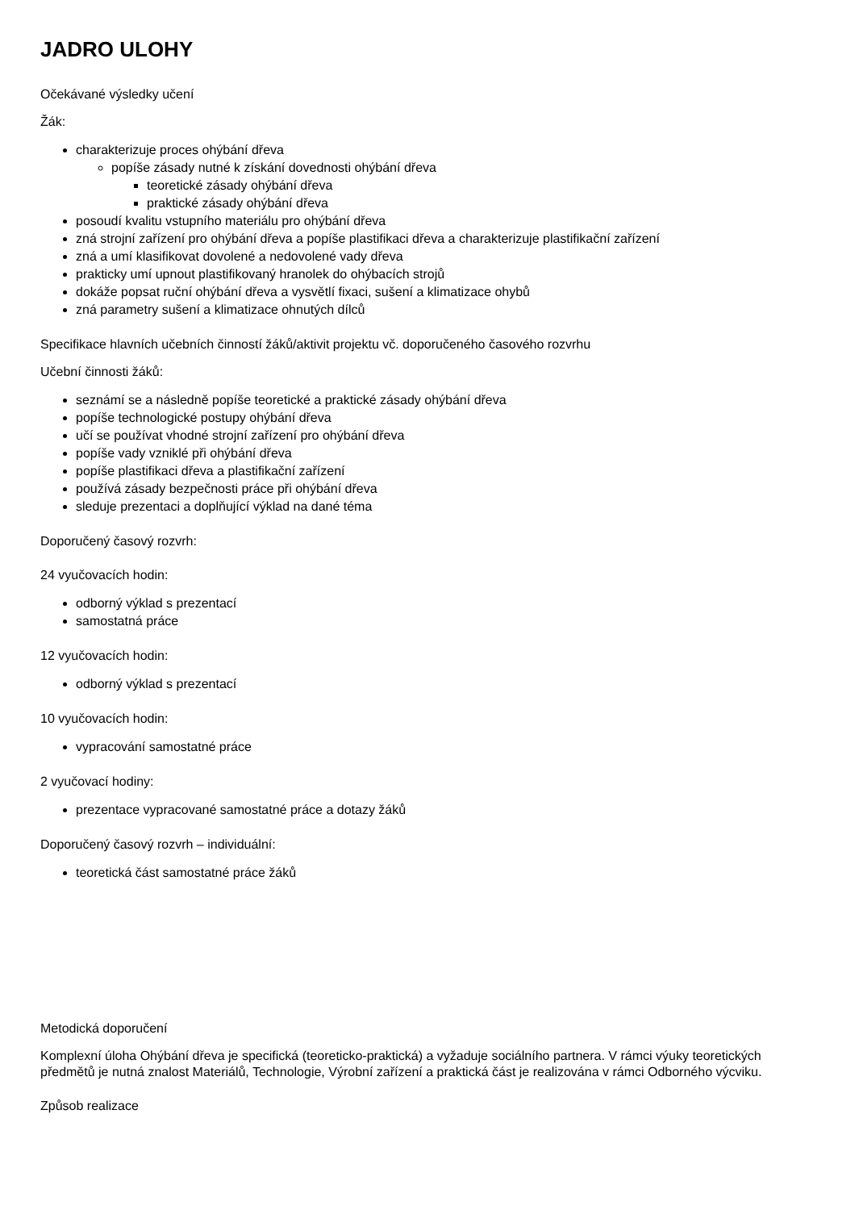JADRO ULOHY
Očekávané výsledky učení
Žák:
charakterizuje proces ohýbání dřeva
popíše zásady nutné k získání dovednosti ohýbání dřeva
teoretické zásady ohýbání dřeva
praktické zásady ohýbání dřeva
posoudí kvalitu vstupního materiálu pro ohýbání dřeva
zná strojní zařízení pro ohýbání dřeva a popíše plastifikaci dřeva a charakterizuje plastifikační zařízení
zná a umí klasifikovat dovolené a nedovolené vady dřeva
prakticky umí upnout plastifikovaný hranolek do ohýbacích strojů
dokáže popsat ruční ohýbání dřeva a vysvětlí fixaci, sušení a klimatizace ohybů
zná parametry sušení a klimatizace ohnutých dílců
Specifikace hlavních učebních činností žáků/aktivit projektu vč. doporučeného časového rozvrhu
Učební činnosti žáků:
seznámí se a následně popíše teoretické a praktické zásady ohýbání dřeva
popíše technologické postupy ohýbání dřeva
učí se používat vhodné strojní zařízení pro ohýbání dřeva
popíše vady vzniklé při ohýbání dřeva
popíše plastifikaci dřeva a plastifikační zařízení
používá zásady bezpečnosti práce při ohýbání dřeva
sleduje prezentaci a doplňující výklad na dané téma
Doporučený časový rozvrh:
24 vyučovacích hodin:
odborný výklad s prezentací
samostatná práce
12 vyučovacích hodin:
odborný výklad s prezentací
10 vyučovacích hodin:
vypracování samostatné práce
2 vyučovací hodiny:
prezentace vypracované samostatné práce a dotazy žáků
Doporučený časový rozvrh – individuální:
teoretická část samostatné práce žáků
Metodická doporučení
Komplexní úloha Ohýbání dřeva je specifická (teoreticko-praktická) a vyžaduje sociálního partnera. V rámci výuky teoretických předmětů je nutná znalost Materiálů, Technologie, Výrobní zařízení a praktická část je realizována v rámci Odborného výcviku.
Způsob realizace